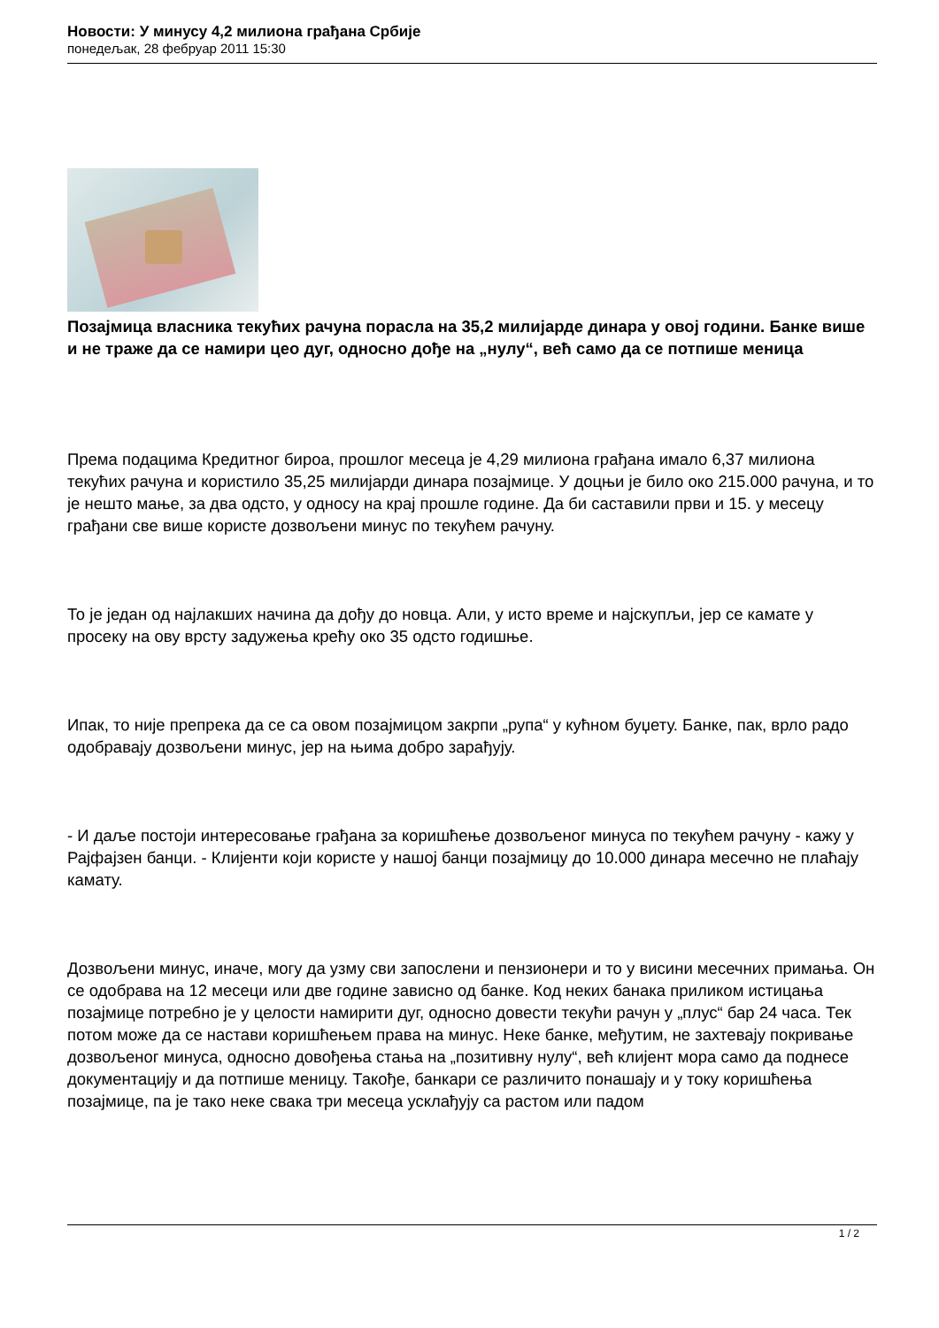Новости: У минусу 4,2 милиона грађана Србије
понедељак, 28 фебруар 2011 15:30
Позајмица власника текућих рачуна порасла на 35,2 милијарде динара у овој години. Банке више и не траже да се намири цео дуг, односно дође на „нулу“, већ само да се потпише меница
Према подацима Кредитног бироа, прошлог месеца је 4,29 милиона грађана имало 6,37 милиона текућих рачуна и користило 35,25 милијарди динара позајмице. У доцњи је било око 215.000 рачуна, и то је нешто мање, за два одсто, у односу на крај прошле године. Да би саставили први и 15. у месецу грађани све више користе дозвољени минус по текућем рачуну.
То је један од најлакших начина да дођу до новца. Али, у исто време и најскупљи, јер се камате у просеку на ову врсту задужења крећу око 35 одсто годишње.
Ипак, то није препрека да се са овом позајмицом закрпи „рупа“ у кућном буџету. Банке, пак, врло радо одобравају дозвољени минус, јер на њима добро зарађују.
- И даље постоји интересовање грађана за коришћење дозвољеног минуса по текућем рачуну - кажу у Рајфајзен банци. - Клијенти који користе у нашој банци позајмицу до 10.000 динара месечно не плаћају камату.
Дозвољени минус, иначе, могу да узму сви запослени и пензионери и то у висини месечних примања. Он се одобрава на 12 месеци или две године зависно од банке. Код неких банака приликом истицања позајмице потребно је у целости намирити дуг, односно довести текући рачун у „плус“ бар 24 часа. Тек потом може да се настави коришћењем права на минус. Неке банке, међутим, не захтевају покривање дозвољеног минуса, односно довођења стања на „позитивну нулу“, већ клијент мора само да поднесе документацију и да потпише меницу. Такође, банкари се различито понашају и у току коришћења позајмице, па је тако неке свака три месеца усклађују са растом или падом
1 / 2